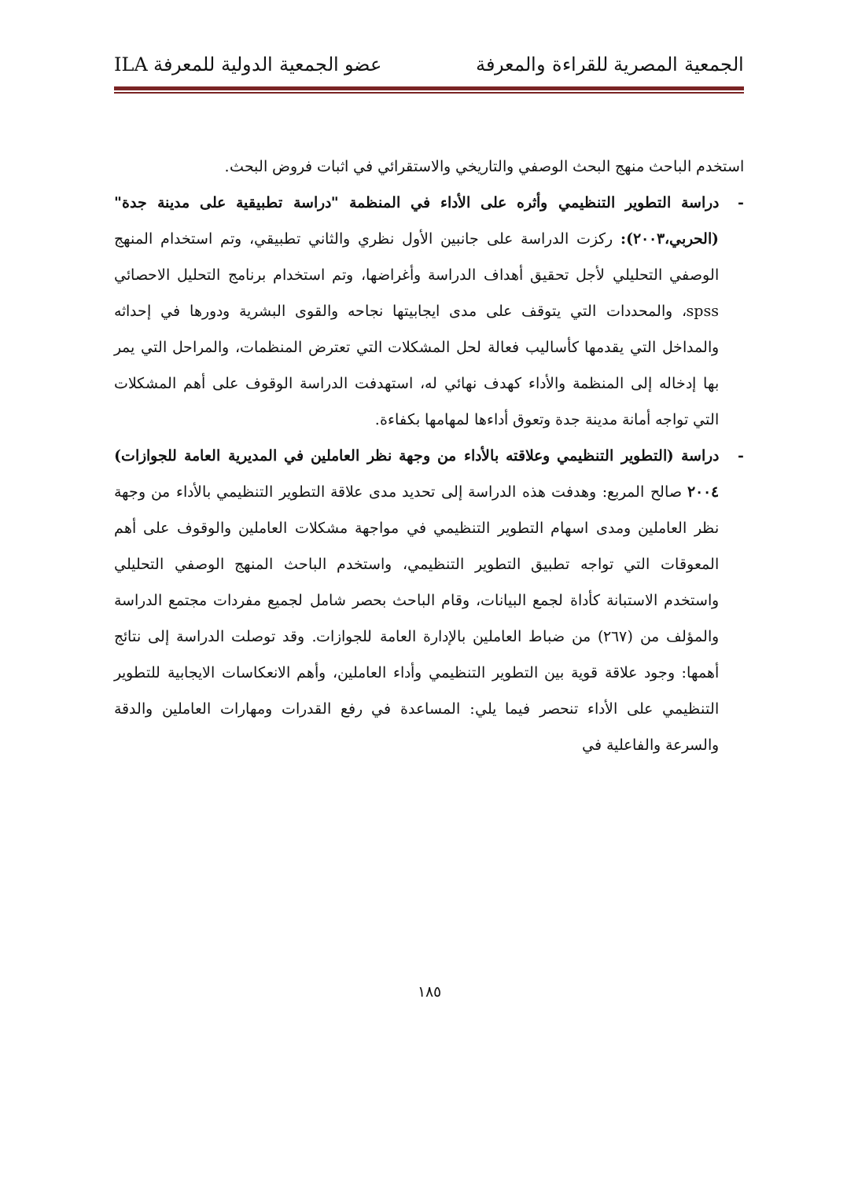الجمعية المصرية للقراءة والمعرفة عضو الجمعية الدولية للمعرفة ILA
استخدم الباحث منهج البحث الوصفي والتاريخي والاستقرائي في اثبات فروض البحث.
- دراسة التطوير التنظيمي وأثره على الأداء في المنظمة "دراسة تطبيقية على مدينة جدة" (الحربي،٢٠٠٣): ركزت الدراسة على جانبين الأول نظري والثاني تطبيقي، وتم استخدام المنهج الوصفي التحليلي لأجل تحقيق أهداف الدراسة وأغراضها، وتم استخدام برنامج التحليل الاحصائي spss، والمحددات التي يتوقف على مدى ايجابيتها نجاحه والقوى البشرية ودورها في إحداثه والمداخل التي يقدمها كأساليب فعالة لحل المشكلات التي تعترض المنظمات، والمراحل التي يمر بها إدخاله إلى المنظمة والأداء كهدف نهائي له، استهدفت الدراسة الوقوف على أهم المشكلات التي تواجه أمانة مدينة جدة وتعوق أداءها لمهامها بكفاءة.
- دراسة (التطوير التنظيمي وعلاقته بالأداء من وجهة نظر العاملين في المديرية العامة للجوازات) ٢٠٠٤ صالح المربع: وهدفت هذه الدراسة إلى تحديد مدى علاقة التطوير التنظيمي بالأداء من وجهة نظر العاملين ومدى اسهام التطوير التنظيمي في مواجهة مشكلات العاملين والوقوف على أهم المعوقات التي تواجه تطبيق التطوير التنظيمي، واستخدم الباحث المنهج الوصفي التحليلي واستخدم الاستبانة كأداة لجمع البيانات، وقام الباحث بحصر شامل لجميع مفردات مجتمع الدراسة والمؤلف من (٢٦٧) من ضباط العاملين بالإدارة العامة للجوازات. وقد توصلت الدراسة إلى نتائج أهمها: وجود علاقة قوية بين التطوير التنظيمي وأداء العاملين، وأهم الانعكاسات الايجابية للتطوير التنظيمي على الأداء تنحصر فيما يلي: المساعدة في رفع القدرات ومهارات العاملين والدقة والسرعة والفاعلية في
١٨٥